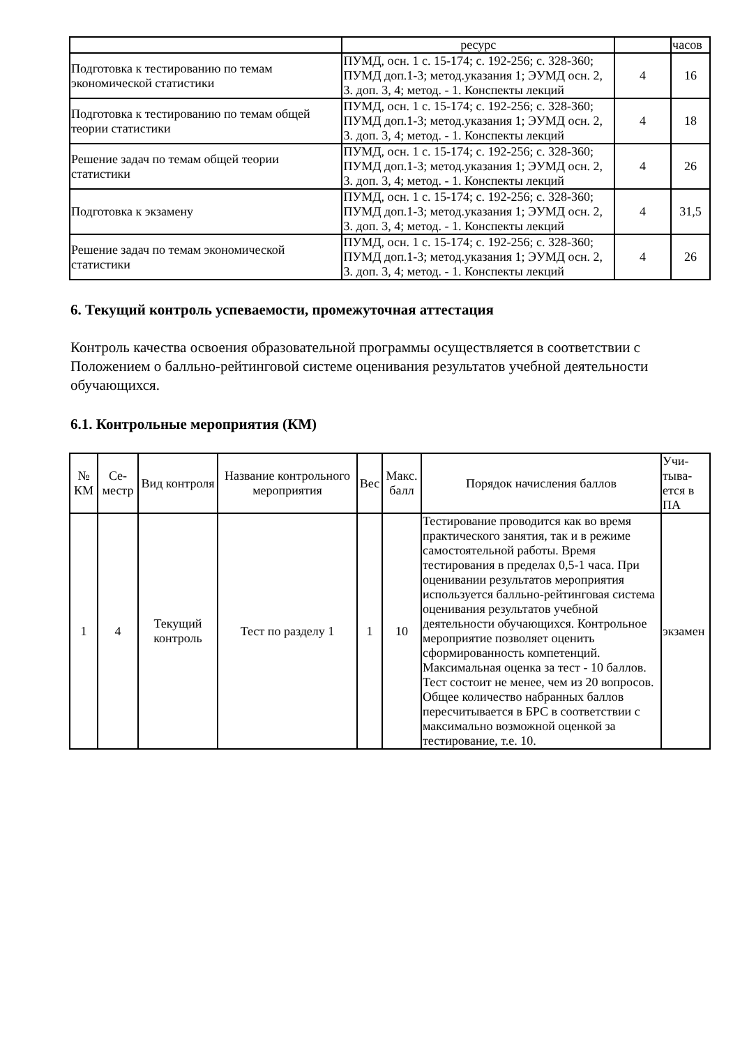| | ресурс | | часов |
| Подготовка к тестированию по темам экономической статистики | ПУМД, осн. 1 с. 15-174; с. 192-256; с. 328-360; ПУМД доп.1-3; метод.указания 1; ЭУМД осн. 2, 3. доп. 3, 4; метод. - 1. Конспекты лекций | 4 | 16 |
| Подготовка к тестированию по темам общей теории статистики | ПУМД, осн. 1 с. 15-174; с. 192-256; с. 328-360; ПУМД доп.1-3; метод.указания 1; ЭУМД осн. 2, 3. доп. 3, 4; метод. - 1. Конспекты лекций | 4 | 18 |
| Решение задач по темам общей теории статистики | ПУМД, осн. 1 с. 15-174; с. 192-256; с. 328-360; ПУМД доп.1-3; метод.указания 1; ЭУМД осн. 2, 3. доп. 3, 4; метод. - 1. Конспекты лекций | 4 | 26 |
| Подготовка к экзамену | ПУМД, осн. 1 с. 15-174; с. 192-256; с. 328-360; ПУМД доп.1-3; метод.указания 1; ЭУМД осн. 2, 3. доп. 3, 4; метод. - 1. Конспекты лекций | 4 | 31,5 |
| Решение задач по темам экономической статистики | ПУМД, осн. 1 с. 15-174; с. 192-256; с. 328-360; ПУМД доп.1-3; метод.указания 1; ЭУМД осн. 2, 3. доп. 3, 4; метод. - 1. Конспекты лекций | 4 | 26 |
6. Текущий контроль успеваемости, промежуточная аттестация
Контроль качества освоения образовательной программы осуществляется в соответствии с Положением о балльно-рейтинговой системе оценивания результатов учебной деятельности обучающихся.
6.1. Контрольные мероприятия (КМ)
| № КМ | Се-местр | Вид контроля | Название контрольного мероприятия | Вес | Макс. балл | Порядок начисления баллов | Учи-тыва-ется в ПА |
| --- | --- | --- | --- | --- | --- | --- | --- |
| 1 | 4 | Текущий контроль | Тест по разделу 1 | 1 | 10 | Тестирование проводится как во время практического занятия, так и в режиме самостоятельной работы. Время тестирования в пределах 0,5-1 часа. При оценивании результатов мероприятия используется балльно-рейтинговая система оценивания результатов учебной деятельности обучающихся. Контрольное мероприятие позволяет оценить сформированность компетенций. Максимальная оценка за тест - 10 баллов. Тест состоит не менее, чем из 20 вопросов. Общее количество набранных баллов пересчитывается в БРС в соответствии с максимально возможной оценкой за тестирование, т.е. 10. | экзамен |